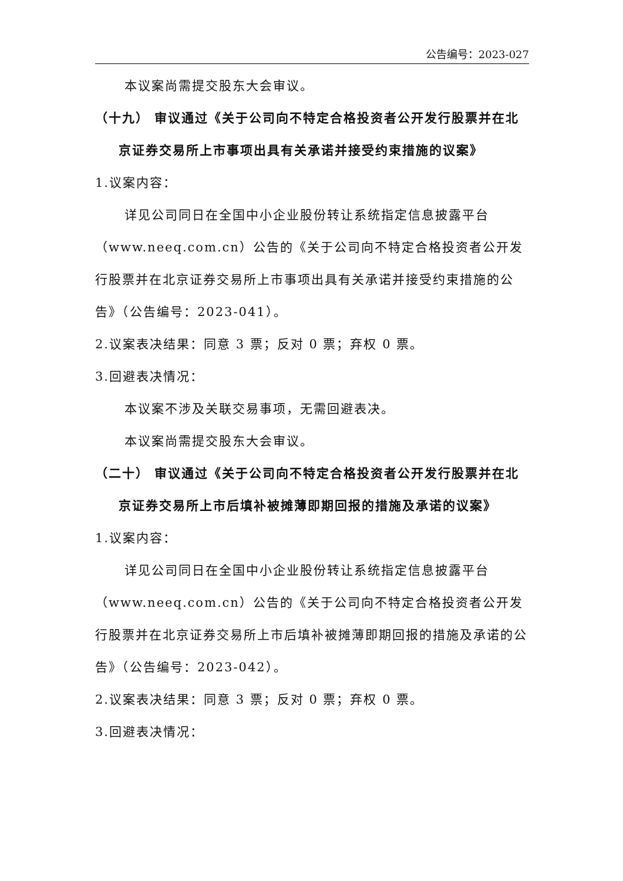公告编号：2023-027
本议案尚需提交股东大会审议。
（十九） 审议通过《关于公司向不特定合格投资者公开发行股票并在北京证券交易所上市事项出具有关承诺并接受约束措施的议案》
1.议案内容：
详见公司同日在全国中小企业股份转让系统指定信息披露平台（www.neeq.com.cn）公告的《关于公司向不特定合格投资者公开发行股票并在北京证券交易所上市事项出具有关承诺并接受约束措施的公告》（公告编号：2023-041）。
2.议案表决结果：同意 3 票；反对 0 票；弃权 0 票。
3.回避表决情况：
本议案不涉及关联交易事项，无需回避表决。
本议案尚需提交股东大会审议。
（二十） 审议通过《关于公司向不特定合格投资者公开发行股票并在北京证券交易所上市后填补被摊薄即期回报的措施及承诺的议案》
1.议案内容：
详见公司同日在全国中小企业股份转让系统指定信息披露平台（www.neeq.com.cn）公告的《关于公司向不特定合格投资者公开发行股票并在北京证券交易所上市后填补被摊薄即期回报的措施及承诺的公告》（公告编号：2023-042）。
2.议案表决结果：同意 3 票；反对 0 票；弃权 0 票。
3.回避表决情况：